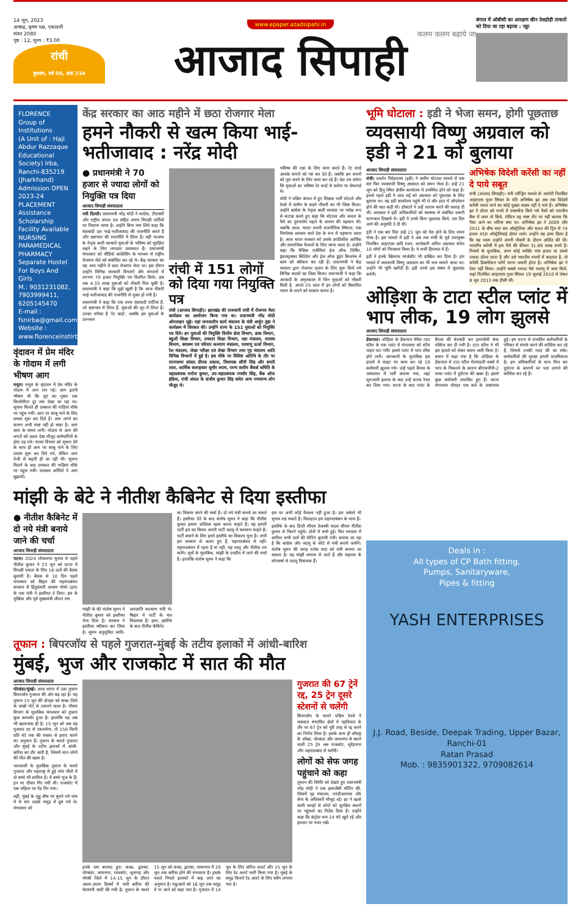14 जून, 2023
आषाढ़, कृष्ण पक्ष, एकादशी
संवत 2080
पृष्ठ : 12, मूल्य : ₹3.00
रांची
बुधवार, वर्ष 08, अंक 234
www.epaper.azadsipahi.in
कलम कलम बढ़ाये जा
आजाद सिपाही
बंगाल में ओबीसी का आरक्षण छीन देशद्रोही ताकतों को दिया जा रहा बढ़ावा : नड्डा
FLORENCE
Group of Institutions
(A Unit of : Haji Abdur Razzaque Educational Society) Irba, Ranchi-835219 (Jharkhand)
Admission OPEN 2023-24
PLACEMENT Assistance Scholarship Facility Available
NURSING PARAMEDICAL PHARMACY
Separate Hostel For Boys And Girls
M.: 9031231082, 7903999411, 6205145470
E-mail : fsnirba@gmail.com
Website : www.florenceinstirba.com
वृंदावन में प्रेम मंदिर के गोदाम में लगी भीषण आग
मथुरा। मथुरा के वृंदावन में प्रेम मंदिर के गोदाम में आग लग गई। आग इतनी भीषण थी कि धुएं का गुबार एक किलोमीटर दूर तक देखा जा रहा था। सूचना मिलते ही दमकल की गाड़ियां मौके पर पहुंच गयीं। आग पर काबू पाने के लिए प्रयास शुरू कर दिये हैं। आग लगने का कारण अभी स्पष्ट नहीं हो सका है। आग शाम के समय लगी। गोदाम से आग की लपटों को उठता देख मौजूद कर्मचारियों के होश उड़ गये। फायर विभाग को सूचना देने के साथ ही आग पर काबू पाने के लिए प्रयास शुरू कर दिये गये, लेकिन आग तेजी से बढ़ती ही जा रही थी। सूचना मिलने के बाद दमकल की गाड़ियां मौके पर पहुंच गयीं। दमकल कर्मियों ने आग बुझायी।
केंद्र सरकार का आठ महीने में छठा रोजगार मेला
हमने नौकरी से खत्म किया भाई-भतीजावाद : नरेंद्र मोदी
● प्रधानमंत्री ने 70 हजार से ज्यादा लोगों को नियुक्ति पत्र दिया
आजाद सिपाही संवाददाता
नयी दिल्ली। प्रधानमंत्री नरेंद्र मोदी ने कांग्रेस, टीएमसी और राष्ट्रीय जनता दल सहित तमाम विपक्षी पार्टियों पर निशाना साधा है। उन्होंने बिना नाम लिये कहा कि वंशवादी दल भाई-भतीजावाद की राजनीति करते हैं और भ्रष्टाचार की राजनीति में लिप्त हैं। वहीं भाजपा के नेतृत्व वाली सरकारें युवाओं के भविष्य को सुरक्षित रखने के लिए लगातार प्रयासरत हैं। प्रधानमंत्री मंगलवार को वीडियो कांफ्रेंसिंग के माध्यम से राष्ट्रीय रोजगार मेले को संबोधित कर रहे थे। केंद्र सरकार का यह आठ महीने में छठा रोजगार मेला था। इस दौरान उन्होंने विभिन्न सरकारी विभागों और संगठनों में लगभग 70 हजार नियुक्ति पत्र वितरित किये। अब तक 4.33 लाख युवाओं को नौकरी मिल चुकी है। प्रधानमंत्री ने कहा कि मुझे खुशी है कि आज नौकरी भाई-भतीजावाद की राजनीति से मुक्त हो गयी है।
प्रधानमंत्री ने कहा कि एक तरफ वंशवादी पार्टियां हैं, जो भ्रष्टाचार में लिप्त हैं, युवाओं की लूट में लिप्त हैं। उनका तरीका है 'रेट कार्ड', जबकि हम युवाओं के उज्ज्वल
रांची में 151 लोगों को दिया गया नियुक्ति पत्र
रांची (आजाद सिपाही)। झारखंड की राजधानी रांची में रोजगार मेला कार्यक्रम का आयोजन किया गया था। प्रधानमंत्री नरेंद्र मोदी ऑनलाइन जुड़े। यहां जनजातीय कार्य मंत्रालय के मंत्री अर्जुन मुंडा ने कार्यक्रम में शिरकत की। उन्होंने राज्य के 151 युवाओं को नियुक्ति पत्र दिये। इन युवाओं की नियुक्ति वित्तीय सेवा विभाग, डाक विभाग, स्कूली शिक्षा विभाग, उच्चतर शिक्षा विभाग, रक्षा मंत्रालय, राजस्व विभाग, स्वास्थ्य एवं परिवार कल्याण मंत्रालय, परमाणु ऊर्जा विभाग, रेल मंत्रालय, लेखा परीक्षा एवं लेखा विभाग तथा गृह मंत्रालय आदि विभिन्न विभागों में हुई है। इस मौके पर विशिष्ट अतिथि के तौर पर राज्यसभा सांसद दीपक प्रकाश, विधायक सीपी सिंह और समरी लाल, आर्थिक सलाहकार सुधीर श्याम, राज्य स्तरीय बैंकर्स समिति के महाप्रबंधक मनोज कुमार, उप-महाप्रबंधक रणवीर सिंह, बैंक ऑफ इंडिया, रांची अंचल के संजीव कुमार सिंह समेत अन्य गणमान्य लोग मौजूद थे।
भविष्य की रक्षा के लिए काम करते हैं। रेट कार्ड आपके सपनों को नष्ट कर देते हैं। जबकि हम सपनों को पूरा करने के लिए काम कर रहे हैं। देश तय करेगा कि युवाओं का भविष्य रेट कार्ड से चलेगा या सेफगार्ड से।
मोदी ने पश्चिम बंगाल में हुए शिक्षक भर्ती घोटाले और रेलवे में जमीन के बदले नौकरी का भी जिक्र किया। उन्होंने कांग्रेस के नेतृत्व वाली सरकार पर परोक्ष रूप से कटाक्ष करते हुए कहा कि घोटाला और जनता के पैसे का दुरुपयोग पहले के शासन की पहचान थी। जबकि आज, भारत अपनी राजनीतिक स्थिरता, एक निर्णायक सरकार वाले देश के रूप में पहचाना जाता है। आज भारत सरकार को उसके प्रगतिशील आर्थिक और सामाजिक फैसलों के लिए जाना जाता है। उन्होंने कहा कि वैश्विक एजेंसियां ईज ऑफ लिविंग, इंफ्रास्ट्रक्चर बिल्डिंग और ईज ऑफ डूइंग बिजनेस में काम को स्वीकार कर रही हैं। प्रधानमंत्री ने केंद्र सरकार द्वारा रोजगार सृजन के लिए शुरू किये गये विभिन्न कदमों का जिक्र किया। प्रधानमंत्री ने कहा कि आजादी के अमृतकाल में जिन युवाओं को नौकरी मिली है, अगले 25 साल में इन लोगों को विकसित भारत के सपने को साकार करना है।
भूमि घोटाला : इडी ने भेजा समन, होगी पूछताछ
व्यवसायी विष्णु अग्रवाल को इडी ने 21 को बुलाया
आजाद सिपाही संवाददाता
रांची। प्रवर्तन निदेशालय (इडी) ने जमीन घोटाला मामले में एक बार फिर व्यवसायी विष्णु अग्रवाल को समन भेजा है। उन्हें 21 जून को हिनू स्थित क्षेत्रीय कार्यालय में उपस्थित होने को कहा है। इससे पहले इडी ने आठ मई को अग्रवाल को पूछताछ के लिए बुलाया था। वह इडी कार्यालय पहुंचे भी थे और हाल में ऑपरेशन होने की बात कही थी। डॉक्टरों ने उन्हें आराम करने की सलाह दी थी। अग्रवाल ने इडी अधिकारियों को स्वास्थ्य से संबंधित जरूरी कागजात दिखाये थे। इडी ने उनसे बिना पूछताछ किये, उस दिन जाने की अनुमति दे दी थी।
इडी ने एक बार फिर उन्हें 21 जून को पेश होने के लिए समन भेजा है। इस मामले में इडी ने अब तक रांची के पूर्व उपायुक्त निलंबित आइएएस छवि रंजन, कारोबारी अमित अग्रवाल समेत 10 लोगों को गिरफ्तार किया है। ये सभी हिरासत में हैं।
इडी ने इनके खिलाफ चार्जशीट भी दाखिल कर दिया है। इस मामले में व्यवसायी विष्णु अग्रवाल का भी नाम सामने आया था। उन्होंने भी भूमि खरीदी है। इडी उनसे इस संबंध में पूछताछ करेगी।
अभिषेक विदेशी करेंसी का नहीं दे पाये सबूत
रांची (आजाद सिपाही)। मनी लॉन्ड्रिंग मामले के आरोपी निलंबित आइएएस पूजा सिंघल के पति अभिषेक झा अब तक विदेशी करेंसी भारत लाने का कोई पुख्ता साक्ष्य नहीं दे पाये हैं। अभिषेक झा ने डॉलर को रुपये में एक्सचेंज किये गये पैसों को भारतीय बैंक में जमा तो किये, लेकिन यह स्पष्ट तौर पर नहीं बताया कि पैसा आने का जरिया क्या था। अभिषेक झा ने 2009 और 2011 के बीच सात बार ऑस्ट्रेलिया और भारत की ट्रिप से 74 हजार 450 ऑस्ट्रेलियाई डॉलर लाये। उन्होंने यह दावा किया है कि यह रकम उन्होंने अपनी नौकरी के दौरान अर्जित की थी। भारतीय करेंसी में इस पैसे की कीमत 31.89 लाख रुपये है। नियमों के मुताबिक, अगर कोई व्यक्ति पांच हजार या उससे ज्यादा डॉलर लाता है और उसे भारतीय रुपयों में बदलता है, तो करेंसी डिक्लेरेशन फॉर्म भरना जरूरी होता है। अभिषेक झा ने ऐसा नहीं किया। उन्होंने सबसे ज्यादा पैसे पलामू में जमा किये, जहां निलंबित आइएएस पूजा सिंघल 19 जुलाई 2010 से लेकर 8 जून 2013 तक डीसी थीं।
ओड़िशा के टाटा स्टील प्लांट में भाप लीक, 19 लोग झुलसे
आजाद सिपाही संवाददाता
ढेंकनाल। ओड़िशा के ढेंकनाल स्थित टाटा स्टील के एक प्लांट में मंगलवार को स्टीम पाइप फट गयी। इससे प्लांट में भाप लीक होने लगी। जानकारी के मुताबिक इस हादसे में साइट पर काम कर रहे 19 कर्मचारी झुलस गये। उन्हें पहले कैंपस के अस्पताल में भर्ती कराया गया, जहां शुरुआती इलाज के बाद उन्हें कटक रेफर कर दिया गया। घटना के बाद प्लांट के कैंपस की घेराबंदी कर इमरजेंसी सेवा एक्टिव कर दी गयी है। टाटा स्टील ने भी इस हादसे को लेकर बयान जारी किया है। बयान में कहा गया है कि ओड़िशा के ढेंकनाल में टाटा स्टील मेरामंडली वर्क्स में भाप के निकलने के कारण बीएफपीपी-2 पावर प्लांट में दुर्घटना की खबर है। इससे कुछ कर्मचारी प्रभावित हुए हैं। घटना मंगलवार दोपहर एक बजे के आसपास हुई। हम घटना से प्रभावित कर्मचारियों के परिवार से संपर्क करने की कोशिश कर रहे हैं, जिससे उनकी मदद की जा सके। कर्मचारियों की सुरक्षा हमारी प्राथमिकता है। हम अधिकारियों के साथ मिल कर दुर्घटना के कारणों का पता लगाने की कोशिश कर रहे हैं।
मांझी के बेटे ने नीतीश कैबिनेट से दिया इस्तीफा
● नीतीश कैबिनेट में दो नये मंत्री बनाये जाने की चर्चा
आजाद सिपाही संवाददाता
पटना। 2024 लोकसभा चुनाव से पहले नीतीश कुमार ने 23 जून को पटना में विपक्षी एकता के लिए 18 दलों की बैठक बुलायी है। बैठक से 10 दिन पहले मंगलवार को बिहार की महागठबंधन सरकार से हिंदुस्तानी आवाम मोर्चा (हम) के एक मंत्री ने इस्तीफा दे दिया। हम के मुखिया और पूर्व मुख्यमंत्री जीतन राम
मांझी के बेटे संतोष सुमन ने नीतीश कुमार को इस्तीफा भेज दिया है। सरकार ने इस्तीफा स्वीकार कर लिया है। सुमन अनुसूचित जाति-जनजाति कल्याण मंत्री थे। बिहार में पार्टी के चार विधायक हैं। इधर, इस्तीफे के बाद नीतीश कैबिनेट
का विस्तार करने की चर्चा है। दो नये मंत्री बनाये जा सकते हैं। इस्तीफा देने के बाद संतोष सुमन ने कहा कि नीतीश कुमार हमारा अस्तित्व खत्म करना चाहते हैं। वह हमारी पार्टी हम का विलय अपनी पार्टी जदयू में करवाना चाहते हैं। पार्टी बचाने के लिए हमने इस्तीफे का विकल्प चुना है। अभी हम सरकार से अलग हुए हैं, महागठबंधन से नहीं। महागठबंधन में रहना है या नहीं, यह लालू और नीतीश तय करेंगे। सूत्रों के मुताबिक, मांझी के एनडीए में जाने की चर्चा है। हालांकि संतोष सुमन ने कहा कि
इस पर अभी कोई फैसला नहीं हुआ है। हम अकेले भी चुनाव लड़ सकते हैं। फिलहाल हम महागठबंधन के साथ हैं।
इस्तीफे के बाद डिप्टी सीएम तेजस्वी यादव सीएम नीतीश कुमार से मिलने पहुंचे। दोनों में चर्चा हुई। फिर सरकार में शामिल सभी दलों की मीटिंग बुलायी गयी। बताया जा रहा है कि कांग्रेस और जदयू के कोटे से मंत्री बनाये जायेंगे। संतोष सुमन की जगह रत्नेश सदा को मंत्री बनाया जा सकता है। वह मांझी समाज से आते हैं और सहरसा के सोनवर्षा से जदयू विधायक हैं।
तूफान : बिपरजॉय से पहले गुजरात-मुंबई के तटीय इलाकों में आंधी-बारिश
मुंबई, भुज और राजकोट में सात की मौत
आजाद सिपाही संवाददाता
पोरबंदर/मुंबई। अरब सागर में उठा तूफान बिपरजॉय गुजरात की ओर बढ़ रहा है। यह तूफान 15 जून की दोपहर को कच्छ जिले के जखौ पोर्ट से टकराने वाला है। मौसम विभाग के मुताबिक मंगलवार को तूफान कुछ कमजोर हुआ है। हालांकि यह अब भी खतरनाक ही है। 15 जून को जब यह गुजरात तट से टकरायेगा, तो 150 किमी प्रति घंटे तक की रफ्तार से हवाएं चलने का अनुमान है। तूफान के चलते गुजरात और मुंबई के तटीय इलाकों में आंधी-बारिश का दौर जारी है, जिसमें सात लोगों की मौत की खबर है।
जानकारी के मुताबिक तूफान के चलते गुजरात और महाराष्ट्र में हुई पांच मौतों में दो बच्चे भी शामिल हैं। ये बच्चे भुज के हैं। इन पर दीवार गिर गयी थी। राजकोट में एक महिला पर पेड़ गिर गया।
वहीं, मुंबई के जुहू बीच पर घूमने गये पांच में से चार लड़के समुद्र में डूब गये थे। मंगलवार को
इनके शव बरामद हुए। कच्छ, द्वारका, पोरबंदर, जामनगर, राजकोट, जूनागढ़ और मोरबी जिले में 14-15 जून के दौरान अलग-अलग हिस्सों में भारी बारिश की चेतावनी जारी की गयी है। तूफान के चलते 15 जून को कच्छ, द्वारका, जामनगर में 20 जून तक बारिश होने की संभावना है। इसके चलते निचले इलाकों में बाढ़ आने का अनुमान है। मछुआरों को 16 जून तक समुद्र में ना जाने को कहा गया है। गुजरात में 14 जून के लिए ऑरेंज अलर्ट और 15 जून के लिए रेड अलर्ट जारी किया गया है। मुंबई के समुद्र किनारे रेड अलर्ट के लिए फ्लैग लगाया गया है।
गुजरात की 67 ट्रेनें रद्द, 25 ट्रेन दूसरे स्टेशनों से चलेंगी
बिपरजॉय के चलते पश्चिम रेलवे ने चक्रवात संभावित क्षेत्रों में एहतियात के तौर पर 67 ट्रेन को पूरी तरह से रद्द करने का निर्णय लिया है। इसके साथ ही सौराष्ट्र के ओखा, पोरबंदर और जामनगर से चलने वाली 25 ट्रेन अब राजकोट, सुरेंद्रनगर और अहमदाबाद से चलेंगी।
लोगों को सेफ जगह पहुंचाने को कहा
तूफान की स्थिति को देखते हुए प्रधानमंत्री नरेंद्र मोदी ने एक इमरजेंसी मीटिंग की, जिसमें गृह मंत्रालय, एनडीआरएफ और सेना के अधिकारी मौजूद रहे। हट ने खतरे वाली जगहों से लोगों को सुरक्षित स्थानों पर पहुंचाने का निर्देश दिया है। उन्होंने कहा कि कंट्रोल रूम 24 घंटे खुले रहें और हालात पर नजर रखें।
Deals in :
All types of CP Bath fitting,
Pumps, Sanitaryware,
Pipes & fitting
YASH ENTERPRISES
J.J. Road, Beside, Deepak Trading, Upper Bazar, Ranchi-01
Ratan Prasad
Mob. : 9835901322, 9709082614